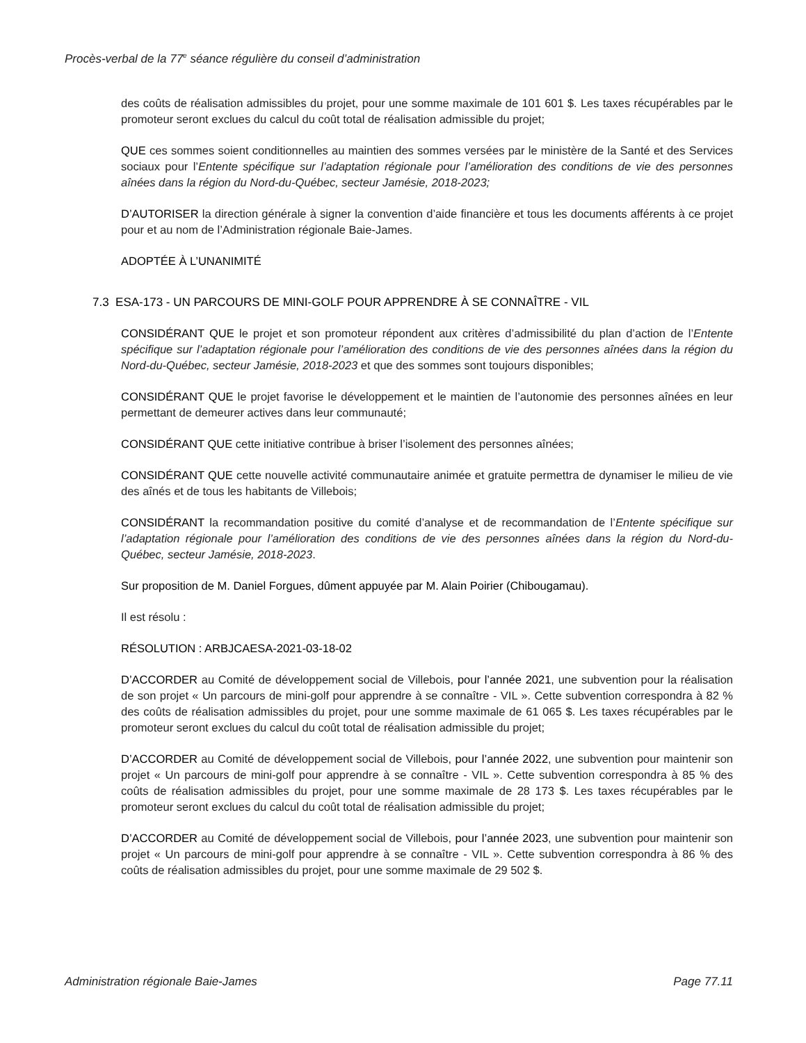Procès-verbal de la 77<sup>e</sup> séance régulière du conseil d’administration
des coûts de réalisation admissibles du projet, pour une somme maximale de 101 601 $. Les taxes récupérables par le promoteur seront exclues du calcul du coût total de réalisation admissible du projet;
QUE ces sommes soient conditionnelles au maintien des sommes versées par le ministère de la Santé et des Services sociaux pour l’Entente spécifique sur l’adaptation régionale pour l’amélioration des conditions de vie des personnes aînées dans la région du Nord-du-Québec, secteur Jamésie, 2018-2023;
D’AUTORISER la direction générale à signer la convention d’aide financière et tous les documents afférents à ce projet pour et au nom de l’Administration régionale Baie-James.
ADOPTÉE À L’UNANIMITÉ
7.3 ESA-173 - UN PARCOURS DE MINI-GOLF POUR APPRENDRE À SE CONNAÎTRE - VIL
CONSIDÉRANT QUE le projet et son promoteur répondent aux critères d’admissibilité du plan d’action de l’Entente spécifique sur l’adaptation régionale pour l’amélioration des conditions de vie des personnes aînées dans la région du Nord-du-Québec, secteur Jamésie, 2018-2023 et que des sommes sont toujours disponibles;
CONSIDÉRANT QUE le projet favorise le développement et le maintien de l’autonomie des personnes aînées en leur permettant de demeurer actives dans leur communauté;
CONSIDÉRANT QUE cette initiative contribue à briser l’isolement des personnes aînées;
CONSIDÉRANT QUE cette nouvelle activité communautaire animée et gratuite permettra de dynamiser le milieu de vie des aînés et de tous les habitants de Villebois;
CONSIDÉRANT la recommandation positive du comité d’analyse et de recommandation de l’Entente spécifique sur l’adaptation régionale pour l’amélioration des conditions de vie des personnes aînées dans la région du Nord-du-Québec, secteur Jamésie, 2018-2023.
Sur proposition de M. Daniel Forgues, dûment appuyée par M. Alain Poirier (Chibougamau).
Il est résolu :
RÉSOLUTION : ARBJCAESA-2021-03-18-02
D’ACCORDER au Comité de développement social de Villebois, pour l’année 2021, une subvention pour la réalisation de son projet « Un parcours de mini-golf pour apprendre à se connaître - VIL ». Cette subvention correspondra à 82 % des coûts de réalisation admissibles du projet, pour une somme maximale de 61 065 $. Les taxes récupérables par le promoteur seront exclues du calcul du coût total de réalisation admissible du projet;
D’ACCORDER au Comité de développement social de Villebois, pour l’année 2022, une subvention pour maintenir son projet « Un parcours de mini-golf pour apprendre à se connaître - VIL ». Cette subvention correspondra à 85 % des coûts de réalisation admissibles du projet, pour une somme maximale de 28 173 $. Les taxes récupérables par le promoteur seront exclues du calcul du coût total de réalisation admissible du projet;
D’ACCORDER au Comité de développement social de Villebois, pour l’année 2023, une subvention pour maintenir son projet « Un parcours de mini-golf pour apprendre à se connaître - VIL ». Cette subvention correspondra à 86 % des coûts de réalisation admissibles du projet, pour une somme maximale de 29 502 $.
Administration régionale Baie-James Page 77.11